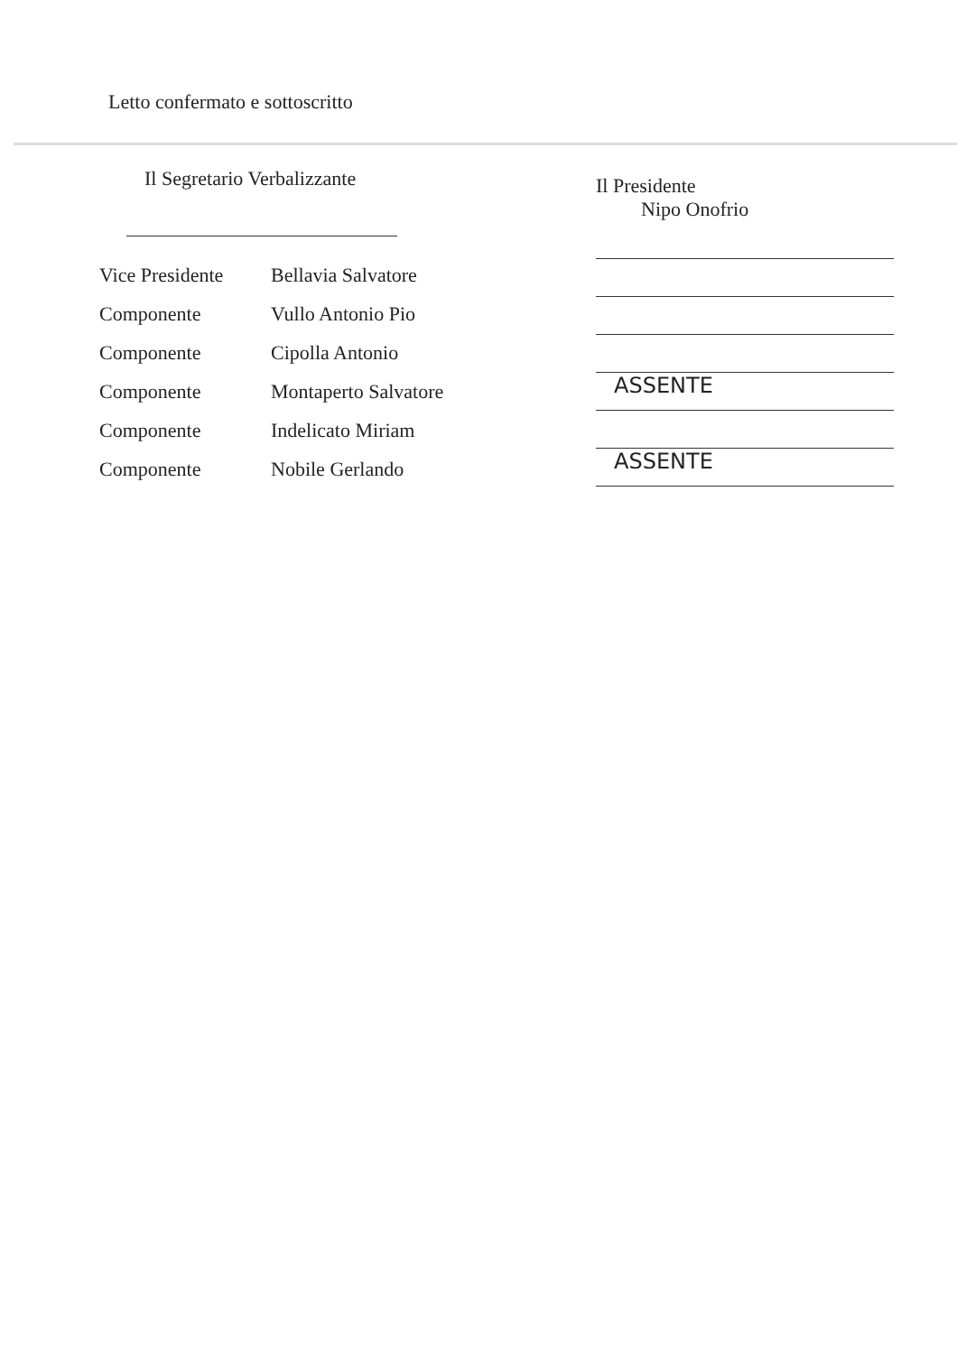Letto confermato e sottoscritto
Il Segretario Verbalizzante
Vice Presidente Bellavia Salvatore
Componente Vullo Antonio Pio
Componente Cipolla Antonio
Componente Montaperto Salvatore
Componente Indelicato Miriam
Componente Nobile Gerlando
Il Presidente
Nipo Onofrio
ASSENTE
ASSENTE